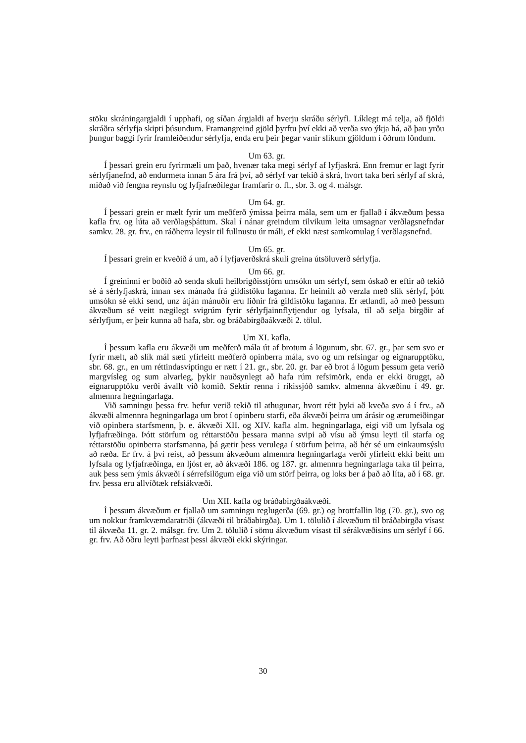stöku skráningargjaldi í upphafi, og síðan árgjaldi af hverju skráðu sérlyfi. Líklegt má telja, að fjöldi skráðra sérlyfja skipti þúsundum. Framangreind gjöld þyrftu því ekki að verða svo ýkja há, að þau yrðu þungur baggi fyrir framleiðendur sérlyfja, enda eru þeir þegar vanir slíkum gjöldum í öðrum löndum.
Um 63. gr.
Í þessari grein eru fyrirmæli um það, hvenær taka megi sérlyf af lyfjaskrá. Enn fremur er lagt fyrir sérlyfjanefnd, að endurmeta innan 5 ára frá því, að sérlyf var tekið á skrá, hvort taka beri sérlyf af skrá, miðað við fengna reynslu og lyfjafræðilegar framfarir o. fl., sbr. 3. og 4. málsgr.
Um 64. gr.
Í þessari grein er mælt fyrir um meðferð ýmissa þeirra mála, sem um er fjallað í ákvæðum þessa kafla frv. og lúta að verðlagsþáttum. Skal í nánar greindum tilvikum leita umsagnar verðlagsnefndar samkv. 28. gr. frv., en ráðherra leysir til fullnustu úr máli, ef ekki næst samkomulag í verðlagsnefnd.
Um 65. gr.
Í þessari grein er kveðið á um, að í lyfjaverðskrá skuli greina útsöluverð sérlyfja.
Um 66. gr.
Í greininni er boðið að senda skuli heilbrigðisstjórn umsókn um sérlyf, sem óskað er eftir að tekið sé á sérlyfjaskrá, innan sex mánaða frá gildistöku laganna. Er heimilt að verzla með slík sérlyf, þótt umsókn sé ekki send, unz átján mánuðir eru liðnir frá gildistöku laganna. Er ætlandi, að með þessum ákvæðum sé veitt nægilegt svigrúm fyrir sérlyfjainnflytjendur og lyfsala, til að selja birgðir af sérlyfjum, er þeir kunna að hafa, sbr. og bráðabirgðaákvæði 2. tölul.
Um XI. kafla.
Í þessum kafla eru ákvæði um meðferð mála út af brotum á lögunum, sbr. 67. gr., þar sem svo er fyrir mælt, að slík mál sæti yfirleitt meðferð opinberra mála, svo og um refsingar og eignarupptöku, sbr. 68. gr., en um réttindasviptingu er rætt í 21. gr., sbr. 20. gr. Þar eð brot á lögum þessum geta verið margvísleg og sum alvarleg, þykir nauðsynlegt að hafa rúm refsimörk, enda er ekki öruggt, að eignarupptöku verði ávallt við komið. Sektir renna í ríkissjóð samkv. almenna ákvæðinu í 49. gr. almennra hegningarlaga.
Við samningu þessa frv. hefur verið tekið til athugunar, hvort rétt þyki að kveða svo á í frv., að ákvæði almennra hegningarlaga um brot í opinberu starfi, eða ákvæði þeirra um árásir og ærumeiðingar við opinbera starfsmenn, þ. e. ákvæði XII. og XIV. kafla alm. hegningarlaga, eigi við um lyfsala og lyfjafræðinga. Þótt störfum og réttarstöðu þessara manna svipi að vísu að ýmsu leyti til starfa og réttarstöðu opinberra starfsmanna, þá gætir þess verulega í störfum þeirra, að hér sé um einkaumsýslu að ræða. Er frv. á því reist, að þessum ákvæðum almennra hegningarlaga verði yfirleitt ekki beitt um lyfsala og lyfjafræðinga, en ljóst er, að ákvæði 186. og 187. gr. almennra hegningarlaga taka til þeirra, auk þess sem ýmis ákvæði í sérrefsilögum eiga við um störf þeirra, og loks ber á það að líta, að í 68. gr. frv. þessa eru allvíðtæk refsiákvæði.
Um XII. kafla og bráðabirgðaákvæði.
Í þessum ákvæðum er fjallað um samningu reglugerða (69. gr.) og brottfallin lög (70. gr.), svo og um nokkur framkvæmdaratriði (ákvæði til bráðabirgða). Um 1. tölulið í ákvæðum til bráðabirgða vísast til ákvæða 11. gr. 2. málsgr. frv. Um 2. tölulið í sömu ákvæðum vísast til sérákvæðisins um sérlyf í 66. gr. frv. Að öðru leyti þarfnast þessi ákvæði ekki skýringar.
30